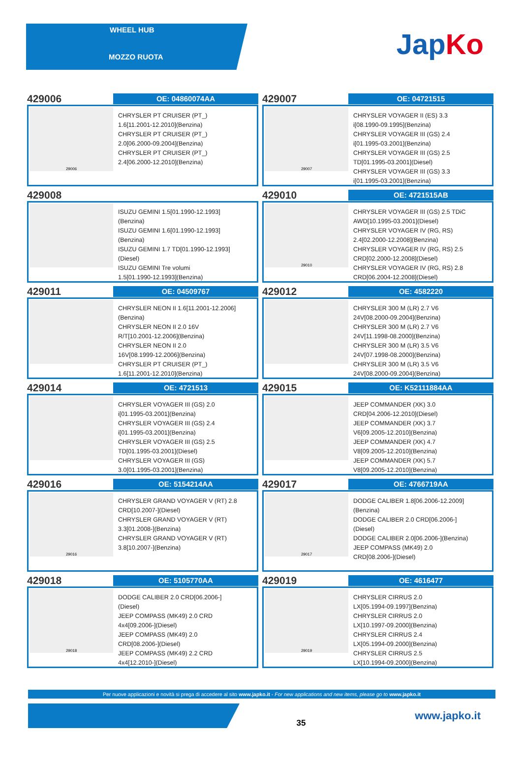WHEEL HUB
MOZZO RUOTA
JapKo
429006
OE: 04860074AA
29006
CHRYSLER PT CRUISER (PT_)
1.6[11.2001-12.2010](Benzina)
CHRYSLER PT CRUISER (PT_)
2.0[06.2000-09.2004](Benzina)
CHRYSLER PT CRUISER (PT_)
2.4[06.2000-12.2010](Benzina)
429007
OE: 04721515
29007
CHRYSLER VOYAGER II (ES) 3.3
i[08.1990-09.1995](Benzina)
CHRYSLER VOYAGER III (GS) 2.4
i[01.1995-03.2001](Benzina)
CHRYSLER VOYAGER III (GS) 2.5
TD[01.1995-03.2001](Diesel)
CHRYSLER VOYAGER III (GS) 3.3
i[01.1995-03.2001](Benzina)
429008
ISUZU GEMINI 1.5[01.1990-12.1993]
(Benzina)
ISUZU GEMINI 1.6[01.1990-12.1993]
(Benzina)
ISUZU GEMINI 1.7 TD[01.1990-12.1993]
(Diesel)
ISUZU GEMINI Tre volumi
1.5[01.1990-12.1993](Benzina)
429010
OE: 4721515AB
29010
CHRYSLER VOYAGER III (GS) 2.5 TDiC
AWD[10.1995-03.2001](Diesel)
CHRYSLER VOYAGER IV (RG, RS)
2.4[02.2000-12.2008](Benzina)
CHRYSLER VOYAGER IV (RG, RS) 2.5
CRD[02.2000-12.2008](Diesel)
CHRYSLER VOYAGER IV (RG, RS) 2.8
CRD[06.2004-12.2008](Diesel)
429011
OE: 04509767
CHRYSLER NEON II 1.6[11.2001-12.2006]
(Benzina)
CHRYSLER NEON II 2.0 16V
R/T[10.2001-12.2006](Benzina)
CHRYSLER NEON II 2.0
16V[08.1999-12.2006](Benzina)
CHRYSLER PT CRUISER (PT_)
1.6[11.2001-12.2010](Benzina)
429012
OE: 4582220
CHRYSLER 300 M (LR) 2.7 V6
24V[08.2000-09.2004](Benzina)
CHRYSLER 300 M (LR) 2.7 V6
24V[11.1998-08.2000](Benzina)
CHRYSLER 300 M (LR) 3.5 V6
24V[07.1998-08.2000](Benzina)
CHRYSLER 300 M (LR) 3.5 V6
24V[08.2000-09.2004](Benzina)
429014
OE: 4721513
CHRYSLER VOYAGER III (GS) 2.0
i[01.1995-03.2001](Benzina)
CHRYSLER VOYAGER III (GS) 2.4
i[01.1995-03.2001](Benzina)
CHRYSLER VOYAGER III (GS) 2.5
TD[01.1995-03.2001](Diesel)
CHRYSLER VOYAGER III (GS)
3.0[01.1995-03.2001](Benzina)
429015
OE: K52111884AA
JEEP COMMANDER (XK) 3.0
CRD[04.2006-12.2010](Diesel)
JEEP COMMANDER (XK) 3.7
V6[09.2005-12.2010](Benzina)
JEEP COMMANDER (XK) 4.7
V8[09.2005-12.2010](Benzina)
JEEP COMMANDER (XK) 5.7
V8[09.2005-12.2010](Benzina)
429016
OE: 5154214AA
29016
CHRYSLER GRAND VOYAGER V (RT) 2.8
CRD[10.2007-](Diesel)
CHRYSLER GRAND VOYAGER V (RT)
3.3[01.2008-](Benzina)
CHRYSLER GRAND VOYAGER V (RT)
3.8[10.2007-](Benzina)
429017
OE: 4766719AA
29017
DODGE CALIBER 1.8[06.2006-12.2009]
(Benzina)
DODGE CALIBER 2.0 CRD[06.2006-]
(Diesel)
DODGE CALIBER 2.0[06.2006-](Benzina)
JEEP COMPASS (MK49) 2.0
CRD[08.2006-](Diesel)
429018
OE: 5105770AA
29018
DODGE CALIBER 2.0 CRD[06.2006-]
(Diesel)
JEEP COMPASS (MK49) 2.0 CRD
4x4[09.2006-](Diesel)
JEEP COMPASS (MK49) 2.0
CRD[08.2006-](Diesel)
JEEP COMPASS (MK49) 2.2 CRD
4x4[12.2010-](Diesel)
429019
OE: 4616477
29019
CHRYSLER CIRRUS 2.0
LX[05.1994-09.1997](Benzina)
CHRYSLER CIRRUS 2.0
LX[10.1997-09.2000](Benzina)
CHRYSLER CIRRUS 2.4
LX[05.1994-09.2000](Benzina)
CHRYSLER CIRRUS 2.5
LX[10.1994-09.2000](Benzina)
Per nuove applicazioni e novità si prega di accedere al sito www.japko.it - For new applications and new items, please go to www.japko.it
35
www.japko.it